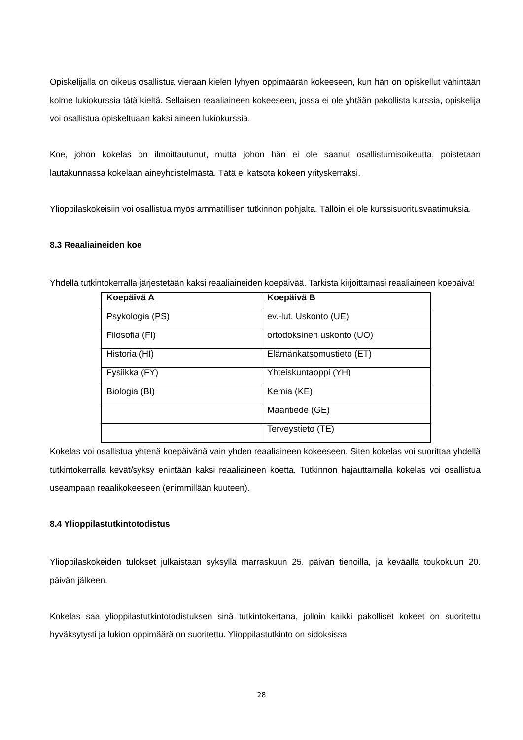Opiskelijalla on oikeus osallistua vieraan kielen lyhyen oppimäärän kokeeseen, kun hän on opiskellut vähintään kolme lukiokurssia tätä kieltä. Sellaisen reaaliaineen kokeeseen, jossa ei ole yhtään pakollista kurssia, opiskelija voi osallistua opiskeltuaan kaksi aineen lukiokurssia.
Koe, johon kokelas on ilmoittautunut, mutta johon hän ei ole saanut osallistumisoikeutta, poistetaan lautakunnassa kokelaan aineyhdistelmästä. Tätä ei katsota kokeen yrityskerraksi.
Ylioppilaskokeisiin voi osallistua myös ammatillisen tutkinnon pohjalta. Tällöin ei ole kurssisuoritusvaatimuksia.
8.3 Reaaliaineiden koe
Yhdellä tutkintokerralla järjestetään kaksi reaaliaineiden koepäivää. Tarkista kirjoittamasi reaaliaineen koepäivä!
| Koepäivä A | Koepäivä B |
| --- | --- |
| Psykologia (PS) | ev.-lut. Uskonto (UE) |
| Filosofia (FI) | ortodoksinen uskonto (UO) |
| Historia (HI) | Elämänkatsomustieto (ET) |
| Fysiikka (FY) | Yhteiskuntaoppi (YH) |
| Biologia (BI) | Kemia (KE) |
| | Maantiede (GE) |
| | Terveystieto (TE) |
Kokelas voi osallistua yhtenä koepäivänä vain yhden reaaliaineen kokeeseen. Siten kokelas voi suorittaa yhdellä tutkintokerralla kevät/syksy enintään kaksi reaaliaineen koetta. Tutkinnon hajauttamalla kokelas voi osallistua useampaan reaalikokeeseen (enimmillään kuuteen).
8.4 Ylioppilastutkintotodistus
Ylioppilaskokeiden tulokset julkaistaan syksyllä marraskuun 25. päivän tienoilla, ja keväällä toukokuun 20. päivän jälkeen.
Kokelas saa ylioppilastutkintotodistuksen sinä tutkintokertana, jolloin kaikki pakolliset kokeet on suoritettu hyväksytysti ja lukion oppimäärä on suoritettu. Ylioppilastutkinto on sidoksissa
28